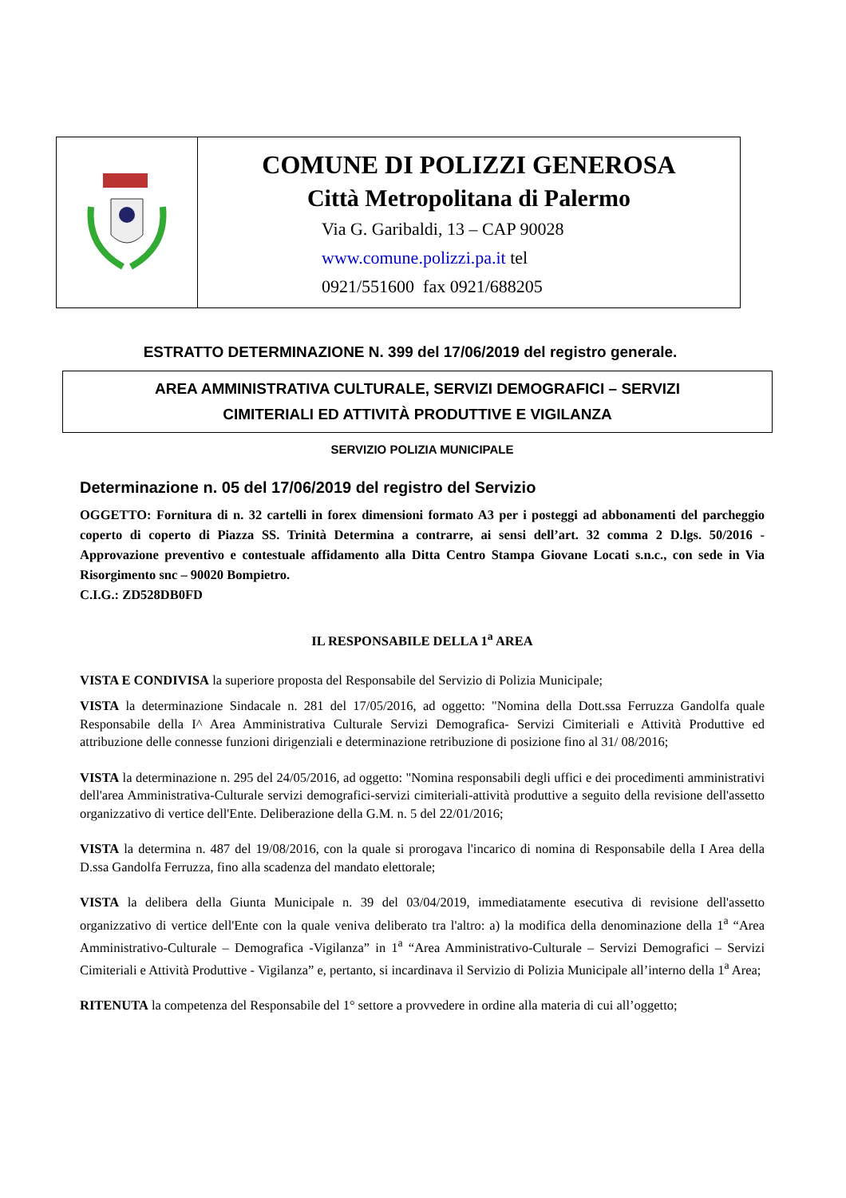COMUNE DI POLIZZI GENEROSA
Città Metropolitana di Palermo
Via G. Garibaldi, 13 – CAP 90028
www.comune.polizzi.pa.it tel
0921/551600 fax 0921/688205
ESTRATTO DETERMINAZIONE N. 399 del 17/06/2019 del registro generale.
AREA AMMINISTRATIVA CULTURALE, SERVIZI DEMOGRAFICI – SERVIZI
CIMITERIALI ED ATTIVITÀ PRODUTTIVE E VIGILANZA
SERVIZIO POLIZIA MUNICIPALE
Determinazione n. 05 del 17/06/2019 del registro del Servizio
OGGETTO: Fornitura di n. 32 cartelli in forex dimensioni formato A3 per i posteggi ad abbonamenti del parcheggio coperto di coperto di Piazza SS. Trinità Determina a contrarre, ai sensi dell’art. 32 comma 2 D.lgs. 50/2016 - Approvazione preventivo e contestuale affidamento alla Ditta Centro Stampa Giovane Locati s.n.c., con sede in Via Risorgimento snc – 90020 Bompietro.
C.I.G.: ZD528DB0FD
IL RESPONSABILE DELLA 1<sup>a</sup> AREA
VISTA E CONDIVISA la superiore proposta del Responsabile del Servizio di Polizia Municipale;
VISTA la determinazione Sindacale n. 281 del 17/05/2016, ad oggetto: "Nomina della Dott.ssa Ferruzza Gandolfa quale Responsabile della I^ Area Amministrativa Culturale Servizi Demografica- Servizi Cimiteriali e Attività Produttive ed attribuzione delle connesse funzioni dirigenziali e determinazione retribuzione di posizione fino al 31/ 08/2016;
VISTA la determinazione n. 295 del 24/05/2016, ad oggetto: "Nomina responsabili degli uffici e dei procedimenti amministrativi dell'area Amministrativa-Culturale servizi demografici-servizi cimiteriali-attività produttive a seguito della revisione dell'assetto organizzativo di vertice dell'Ente. Deliberazione della G.M. n. 5 del 22/01/2016;
VISTA la determina n. 487 del 19/08/2016, con la quale si prorogava l'incarico di nomina di Responsabile della I Area della D.ssa Gandolfa Ferruzza, fino alla scadenza del mandato elettorale;
VISTA la delibera della Giunta Municipale n. 39 del 03/04/2019, immediatamente esecutiva di revisione dell'assetto organizzativo di vertice dell'Ente con la quale veniva deliberato tra l'altro: a) la modifica della denominazione della 1<sup>a</sup> “Area Amministrativo-Culturale – Demografica -Vigilanza” in 1<sup>a</sup> “Area Amministrativo-Culturale – Servizi Demografici – Servizi Cimiteriali e Attività Produttive - Vigilanza” e, pertanto, si incardinava il Servizio di Polizia Municipale all’interno della 1<sup>a</sup> Area;
RITENUTA la competenza del Responsabile del 1° settore a provvedere in ordine alla materia di cui all’oggetto;